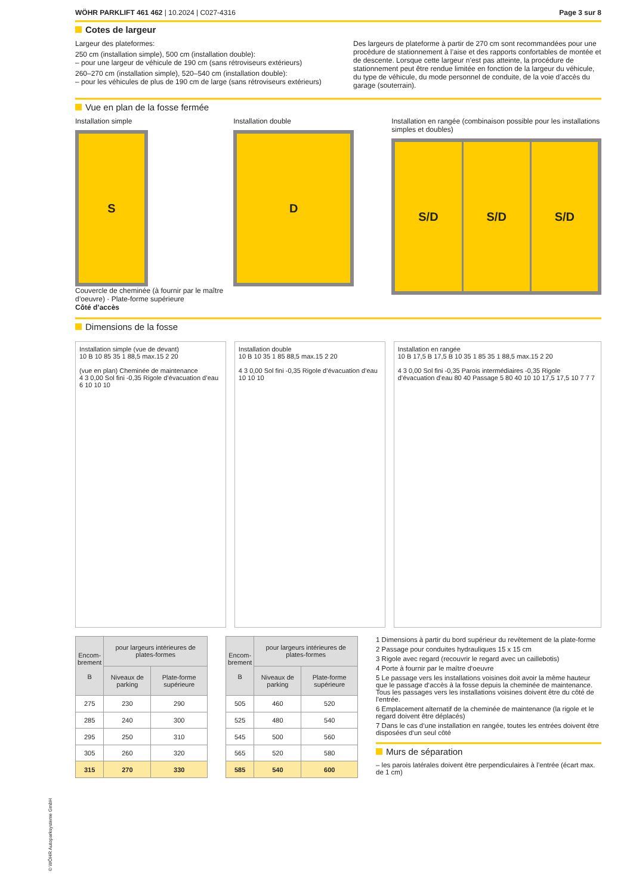WÖHR PARKLIFT 461 462 | 10.2024 | C027-4316 Page 3 sur 8
Cotes de largeur
Largeur des plateformes:
250 cm (installation simple), 500 cm (installation double):
– pour une largeur de véhicule de 190 cm (sans rétroviseurs extérieurs)
260–270 cm (installation simple), 520–540 cm (installation double):
– pour les véhicules de plus de 190 cm de large (sans rétroviseurs extérieurs)
Des largeurs de plateforme à partir de 270 cm sont recommandées pour une procédure de stationnement à l’aise et des rapports confortables de montée et de descente. Lorsque cette largeur n’est pas atteinte, la procédure de stationnement peut être rendue limitée en fonction de la largeur du véhicule, du type de véhicule, du mode personnel de conduite, de la voie d’accès du garage (souterrain).
Vue en plan de la fosse fermée
Installation simple
S
Couvercle de cheminée (à fournir par le maître d’oeuvre) · Plate-forme supérieure
Côté d’accès
Installation double
D
Installation en rangée (combinaison possible pour les installations simples et doubles)
S/D S/D S/D
Dimensions de la fosse
Installation simple (vue de devant)
10 B 10 85 35 1 88,5 max.15 2 20
(vue en plan) Cheminée de maintenance
4 3 0,00 Sol fini -0,35 Rigole d’évacuation d’eau 6 10 10 10
Installation double
10 B 10 35 1 85 88,5 max.15 2 20
4 3 0,00 Sol fini -0,35 Rigole d’évacuation d’eau 10 10 10
Installation en rangée
10 B 17,5 B 17,5 B 10 35 1 85 35 1 88,5 max.15 2 20
4 3 0,00 Sol fini -0,35 Parois intermédiaires -0,35 Rigole d’évacuation d’eau 80 40 Passage 5 80 40 10 10 17,5 17,5 10 7 7 7
| Encom- brement B | pour largeurs intérieures de plates-formes | |
| --- | --- | --- |
| | Niveaux de parking | Plate-forme supérieure |
| 275 | 230 | 290 |
| 285 | 240 | 300 |
| 295 | 250 | 310 |
| 305 | 260 | 320 |
| 315 | 270 | 330 |
| Encom- brement B | pour largeurs intérieures de plates-formes | |
| --- | --- | --- |
| | Niveaux de parking | Plate-forme supérieure |
| 505 | 460 | 520 |
| 525 | 480 | 540 |
| 545 | 500 | 560 |
| 565 | 520 | 580 |
| 585 | 540 | 600 |
1 Dimensions à partir du bord supérieur du revêtement de la plate-forme
2 Passage pour conduites hydrauliques 15 x 15 cm
3 Rigole avec regard (recouvrir le regard avec un caillebotis)
4 Porte à fournir par le maître d‘oeuvre
5 Le passage vers les installations voisines doit avoir la même hauteur que le passage d‘accès à la fosse depuis la cheminée de maintenance. Tous les passages vers les installations voisines doivent être du côté de l’entrée.
6 Emplacement alternatif de la cheminée de maintenance (la rigole et le regard doivent être déplacés)
7 Dans le cas d‘une installation en rangée, toutes les entrées doivent être disposées d‘un seul côté
Murs de séparation
– les parois latérales doivent être perpendiculaires à l’entrée (écart max. de 1 cm)
© WÖHR Autoparksysteme GmbH